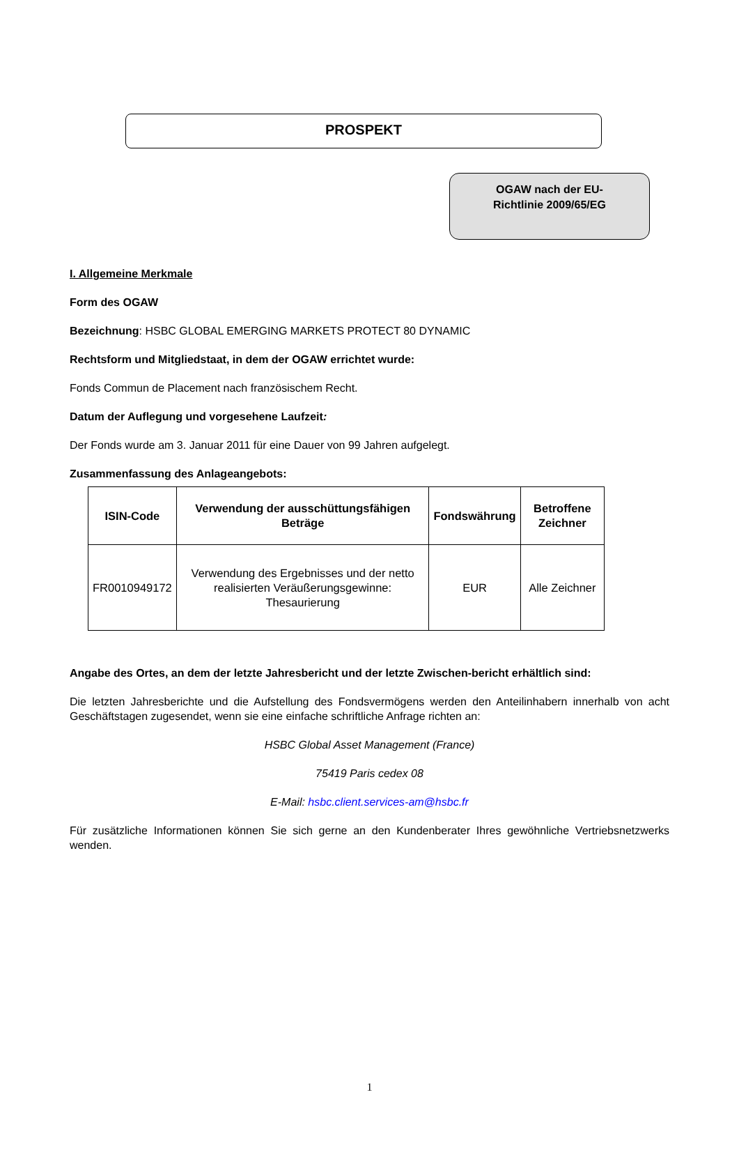PROSPEKT
OGAW nach der EU-
Richtlinie 2009/65/EG
I. Allgemeine Merkmale
Form des OGAW
Bezeichnung: HSBC GLOBAL EMERGING MARKETS PROTECT 80 DYNAMIC
Rechtsform und Mitgliedstaat, in dem der OGAW errichtet wurde:
Fonds Commun de Placement nach französischem Recht.
Datum der Auflegung und vorgesehene Laufzeit:
Der Fonds wurde am 3. Januar 2011 für eine Dauer von 99 Jahren aufgelegt.
Zusammenfassung des Anlageangebots:
| ISIN-Code | Verwendung der ausschüttungsfähigen Beträge | Fondswährung | Betroffene Zeichner |
| --- | --- | --- | --- |
| FR0010949172 | Verwendung des Ergebnisses und der netto realisierten Veräußerungsgewinne: Thesaurierung | EUR | Alle Zeichner |
Angabe des Ortes, an dem der letzte Jahresbericht und der letzte Zwischen-bericht erhältlich sind:
Die letzten Jahresberichte und die Aufstellung des Fondsvermögens werden den Anteilinhabern innerhalb von acht Geschäftstagen zugesendet, wenn sie eine einfache schriftliche Anfrage richten an:
HSBC Global Asset Management (France)
75419 Paris cedex 08
E-Mail: hsbc.client.services-am@hsbc.fr
Für zusätzliche Informationen können Sie sich gerne an den Kundenberater Ihres gewöhnliche Vertriebsnetzwerks wenden.
1